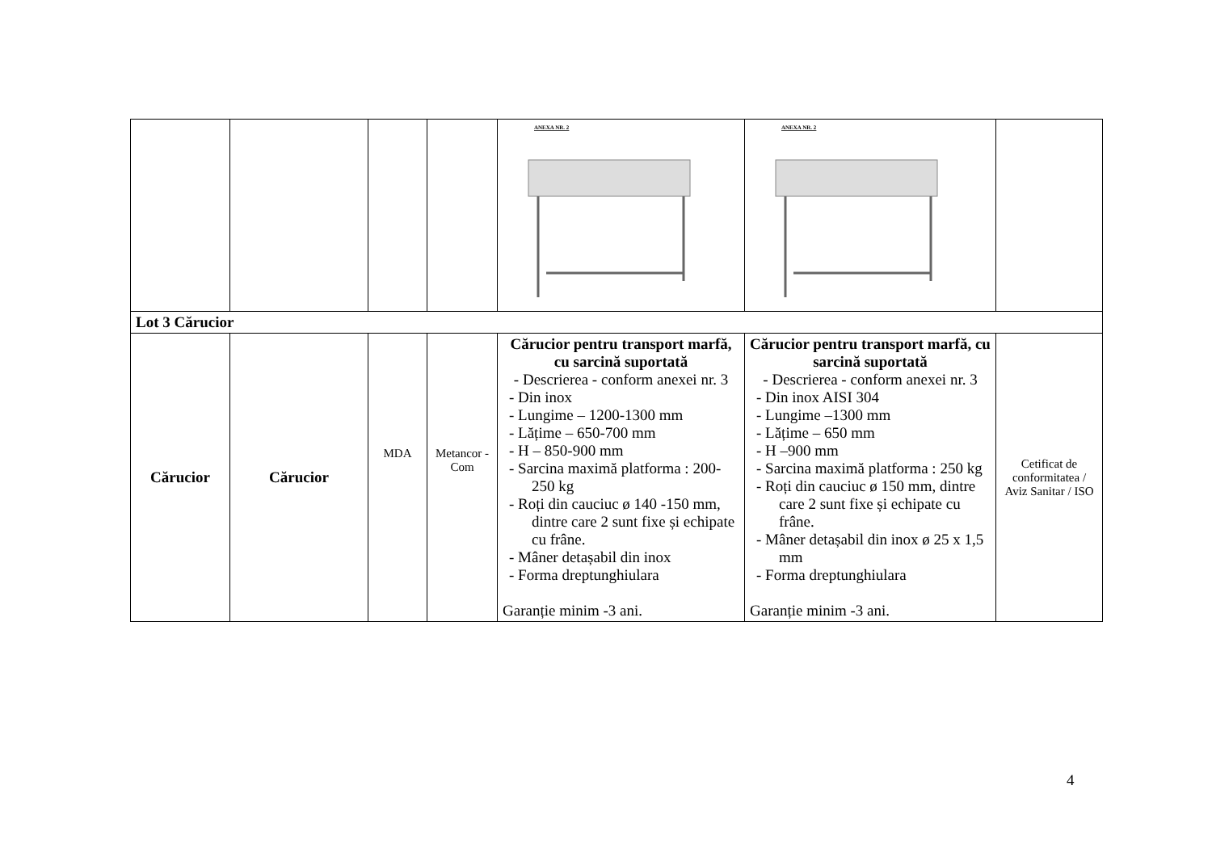| | | | | ANEXA NR. 2 | ANEXA NR. 2 | |
| Lot 3 Cărucior | | | | | | |
| Cărucior | Cărucior | MDA | Metancor -Com | Cărucior pentru transport marfă, cu sarcină suportată - Descrierea - conform anexei nr. 3 - Din inox - Lungime – 1200-1300 mm - Lățime – 650-700 mm - H – 850-900 mm - Sarcina maximă platforma : 200-250 kg - Roți din cauciuc ø 140 -150 mm, dintre care 2 sunt fixe și echipate cu frâne. - Mâner detașabil din inox - Forma dreptunghiulara Garanție minim -3 ani. | Cărucior pentru transport marfă, cu sarcină suportată - Descrierea - conform anexei nr. 3 - Din inox AISI 304 - Lungime –1300 mm - Lățime – 650 mm - H –900 mm - Sarcina maximă platforma : 250 kg - Roți din cauciuc ø 150 mm, dintre care 2 sunt fixe și echipate cu frâne. - Mâner detașabil din inox ø 25 x 1,5 mm - Forma dreptunghiulara Garanție minim -3 ani. | Cetificat de conformitatea / Aviz Sanitar / ISO |
4